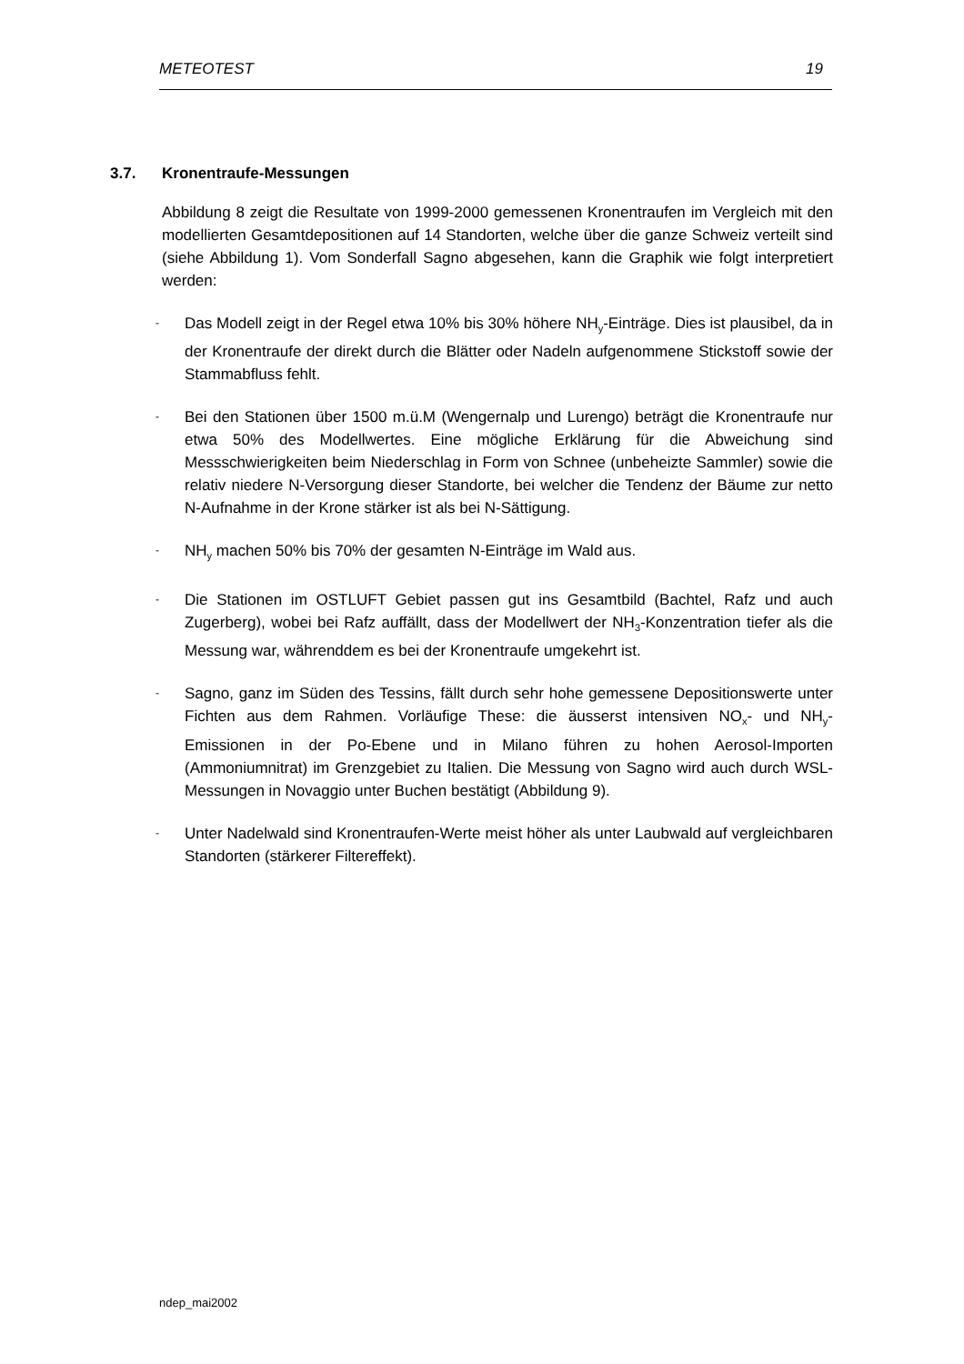METEOTEST 19
3.7. Kronentraufe-Messungen
Abbildung 8 zeigt die Resultate von 1999-2000 gemessenen Kronentraufen im Vergleich mit den modellierten Gesamtdepositionen auf 14 Standorten, welche über die ganze Schweiz verteilt sind (siehe Abbildung 1). Vom Sonderfall Sagno abgesehen, kann die Graphik wie folgt interpretiert werden:
-
Das Modell zeigt in der Regel etwa 10% bis 30% höhere NH<sub>y</sub>-Einträge. Dies ist plausibel, da in der Kronentraufe der direkt durch die Blätter oder Nadeln aufgenommene Stickstoff sowie der Stammabfluss fehlt.
-
Bei den Stationen über 1500 m.ü.M (Wengernalp und Lurengo) beträgt die Kronentraufe nur etwa 50% des Modellwertes. Eine mögliche Erklärung für die Abweichung sind Messschwierigkeiten beim Niederschlag in Form von Schnee (unbeheizte Sammler) sowie die relativ niedere N-Versorgung dieser Standorte, bei welcher die Tendenz der Bäume zur netto N-Aufnahme in der Krone stärker ist als bei N-Sättigung.
-
NH<sub>y</sub> machen 50% bis 70% der gesamten N-Einträge im Wald aus.
-
Die Stationen im OSTLUFT Gebiet passen gut ins Gesamtbild (Bachtel, Rafz und auch Zugerberg), wobei bei Rafz auffällt, dass der Modellwert der NH<sub>3</sub>-Konzentration tiefer als die Messung war, währenddem es bei der Kronentraufe umgekehrt ist.
-
Sagno, ganz im Süden des Tessins, fällt durch sehr hohe gemessene Depositionswerte unter Fichten aus dem Rahmen. Vorläufige These: die äusserst intensiven NO<sub>x</sub>- und NH<sub>y</sub>-Emissionen in der Po-Ebene und in Milano führen zu hohen Aerosol-Importen (Ammoniumnitrat) im Grenzgebiet zu Italien. Die Messung von Sagno wird auch durch WSL-Messungen in Novaggio unter Buchen bestätigt (Abbildung 9).
-
Unter Nadelwald sind Kronentraufen-Werte meist höher als unter Laubwald auf vergleichbaren Standorten (stärkerer Filtereffekt).
ndep_mai2002